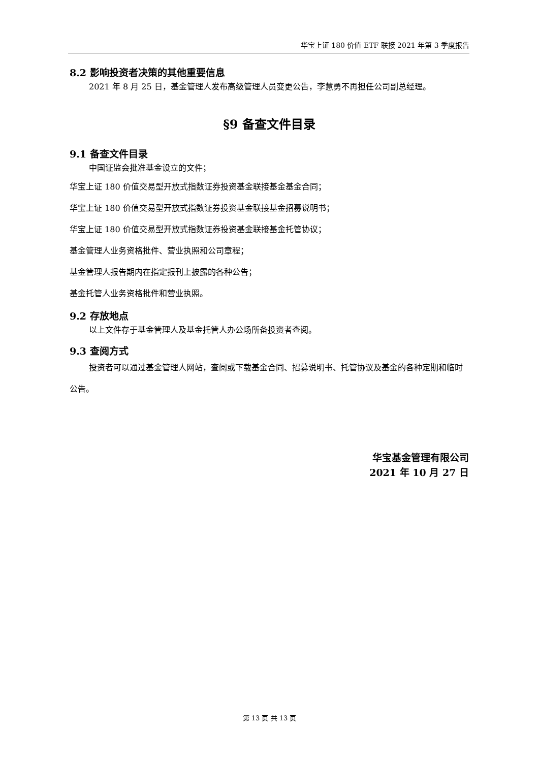华宝上证 180 价值 ETF 联接 2021 年第 3 季度报告
8.2 影响投资者决策的其他重要信息
2021 年 8 月 25 日，基金管理人发布高级管理人员变更公告，李慧勇不再担任公司副总经理。
§9 备查文件目录
9.1 备查文件目录
中国证监会批准基金设立的文件；
华宝上证 180 价值交易型开放式指数证券投资基金联接基金基金合同；
华宝上证 180 价值交易型开放式指数证券投资基金联接基金招募说明书；
华宝上证 180 价值交易型开放式指数证券投资基金联接基金托管协议；
基金管理人业务资格批件、营业执照和公司章程；
基金管理人报告期内在指定报刊上披露的各种公告；
基金托管人业务资格批件和营业执照。
9.2 存放地点
以上文件存于基金管理人及基金托管人办公场所备投资者查阅。
9.3 查阅方式
投资者可以通过基金管理人网站，查阅或下载基金合同、招募说明书、托管协议及基金的各种定期和临时公告。
华宝基金管理有限公司
2021 年 10 月 27 日
第 13 页 共 13 页